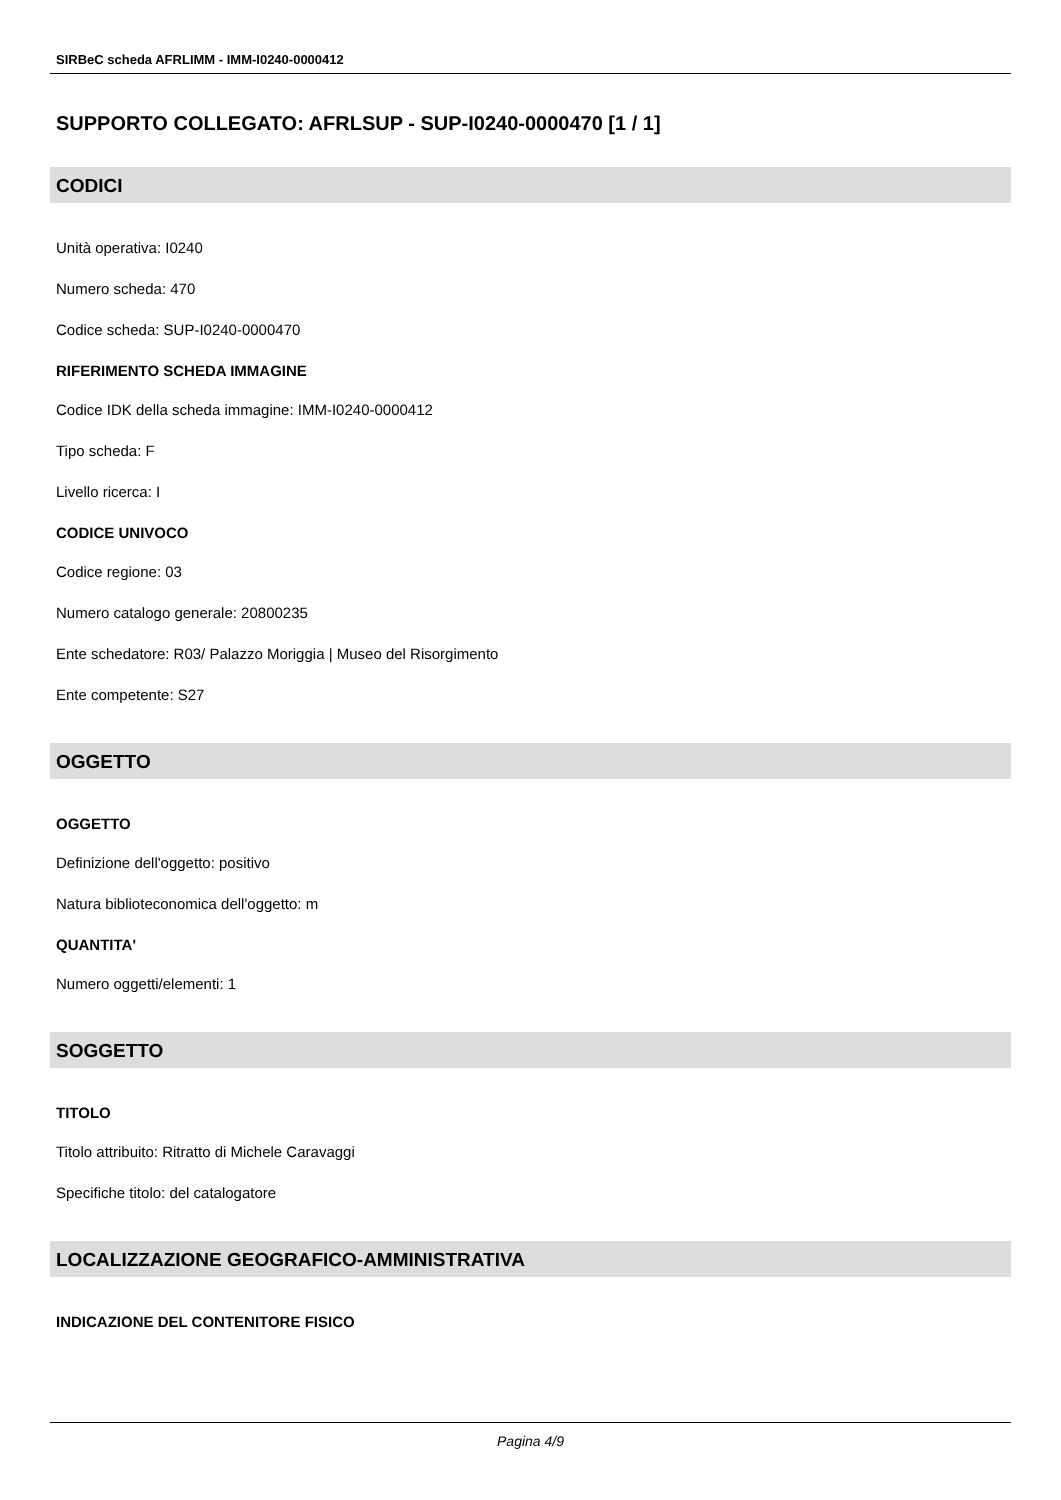SIRBeC scheda AFRLIMM - IMM-I0240-0000412
SUPPORTO COLLEGATO: AFRLSUP - SUP-I0240-0000470 [1 / 1]
CODICI
Unità operativa: I0240
Numero scheda: 470
Codice scheda: SUP-I0240-0000470
RIFERIMENTO SCHEDA IMMAGINE
Codice IDK della scheda immagine: IMM-I0240-0000412
Tipo scheda: F
Livello ricerca: I
CODICE UNIVOCO
Codice regione: 03
Numero catalogo generale: 20800235
Ente schedatore: R03/ Palazzo Moriggia | Museo del Risorgimento
Ente competente: S27
OGGETTO
OGGETTO
Definizione dell'oggetto: positivo
Natura biblioteconomica dell'oggetto: m
QUANTITA'
Numero oggetti/elementi: 1
SOGGETTO
TITOLO
Titolo attribuito: Ritratto di Michele Caravaggi
Specifiche titolo: del catalogatore
LOCALIZZAZIONE GEOGRAFICO-AMMINISTRATIVA
INDICAZIONE DEL CONTENITORE FISICO
Pagina 4/9